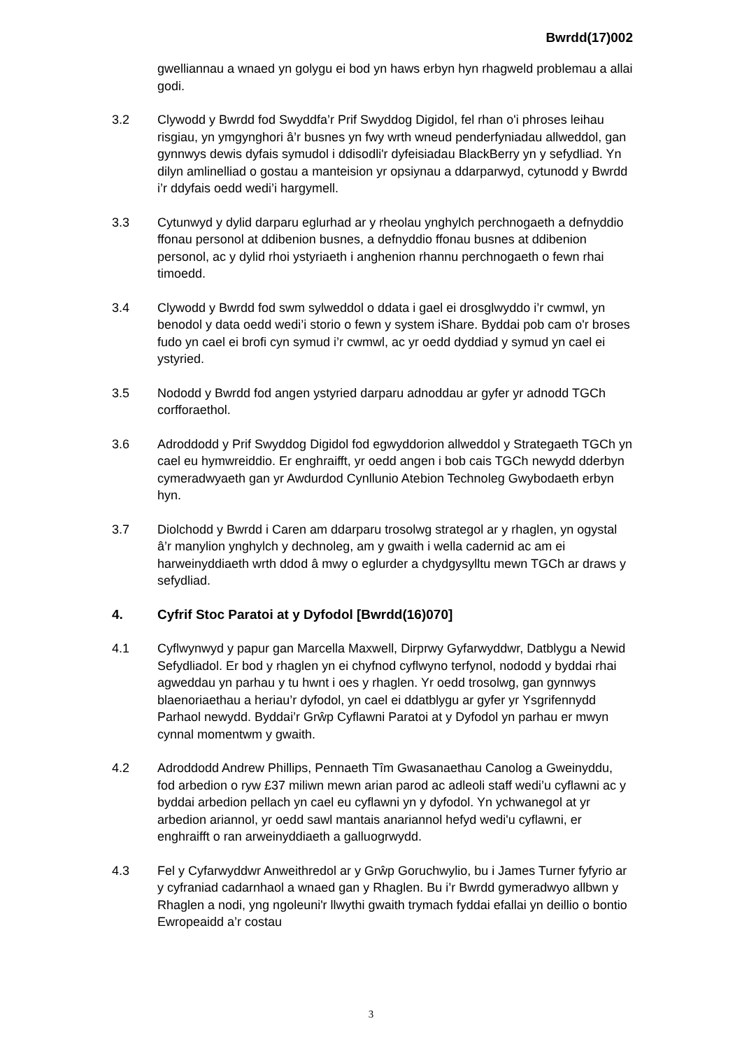Bwrdd(17)002
gwelliannau a wnaed yn golygu ei bod yn haws erbyn hyn rhagweld problemau a allai godi.
3.2 Clywodd y Bwrdd fod Swyddfa’r Prif Swyddog Digidol, fel rhan o'i phroses leihau risgiau, yn ymgynghori â’r busnes yn fwy wrth wneud penderfyniadau allweddol, gan gynnwys dewis dyfais symudol i ddisodli'r dyfeisiadau BlackBerry yn y sefydliad. Yn dilyn amlinelliad o gostau a manteision yr opsiynau a ddarparwyd, cytunodd y Bwrdd i’r ddyfais oedd wedi’i hargymell.
3.3 Cytunwyd y dylid darparu eglurhad ar y rheolau ynghylch perchnogaeth a defnyddio ffonau personol at ddibenion busnes, a defnyddio ffonau busnes at ddibenion personol, ac y dylid rhoi ystyriaeth i anghenion rhannu perchnogaeth o fewn rhai timoedd.
3.4 Clywodd y Bwrdd fod swm sylweddol o ddata i gael ei drosglwyddo i’r cwmwl, yn benodol y data oedd wedi’i storio o fewn y system iShare. Byddai pob cam o'r broses fudo yn cael ei brofi cyn symud i’r cwmwl, ac yr oedd dyddiad y symud yn cael ei ystyried.
3.5 Nododd y Bwrdd fod angen ystyried darparu adnoddau ar gyfer yr adnodd TGCh corfforaethol.
3.6 Adroddodd y Prif Swyddog Digidol fod egwyddorion allweddol y Strategaeth TGCh yn cael eu hymwreiddio. Er enghraifft, yr oedd angen i bob cais TGCh newydd dderbyn cymeradwyaeth gan yr Awdurdod Cynllunio Atebion Technoleg Gwybodaeth erbyn hyn.
3.7 Diolchodd y Bwrdd i Caren am ddarparu trosolwg strategol ar y rhaglen, yn ogystal â’r manylion ynghylch y dechnoleg, am y gwaith i wella cadernid ac am ei harweinyddiaeth wrth ddod â mwy o eglurder a chydgysylltu mewn TGCh ar draws y sefydliad.
4. Cyfrif Stoc Paratoi at y Dyfodol [Bwrdd(16)070]
4.1 Cyflwynwyd y papur gan Marcella Maxwell, Dirprwy Gyfarwyddwr, Datblygu a Newid Sefydliadol. Er bod y rhaglen yn ei chyfnod cyflwyno terfynol, nododd y byddai rhai agweddau yn parhau y tu hwnt i oes y rhaglen. Yr oedd trosolwg, gan gynnwys blaenoriaethau a heriau’r dyfodol, yn cael ei ddatblygu ar gyfer yr Ysgrifennydd Parhaol newydd. Byddai’r Grŵp Cyflawni Paratoi at y Dyfodol yn parhau er mwyn cynnal momentwm y gwaith.
4.2 Adroddodd Andrew Phillips, Pennaeth Tîm Gwasanaethau Canolog a Gweinyddu, fod arbedion o ryw £37 miliwn mewn arian parod ac adleoli staff wedi’u cyflawni ac y byddai arbedion pellach yn cael eu cyflawni yn y dyfodol. Yn ychwanegol at yr arbedion ariannol, yr oedd sawl mantais anariannol hefyd wedi'u cyflawni, er enghraifft o ran arweinyddiaeth a galluogrwydd.
4.3 Fel y Cyfarwyddwr Anweithredol ar y Grŵp Goruchwylio, bu i James Turner fyfyrio ar y cyfraniad cadarnhaol a wnaed gan y Rhaglen. Bu i’r Bwrdd gymeradwyo allbwn y Rhaglen a nodi, yng ngoleuni'r llwythi gwaith trymach fyddai efallai yn deillio o bontio Ewropeaidd a’r costau
3